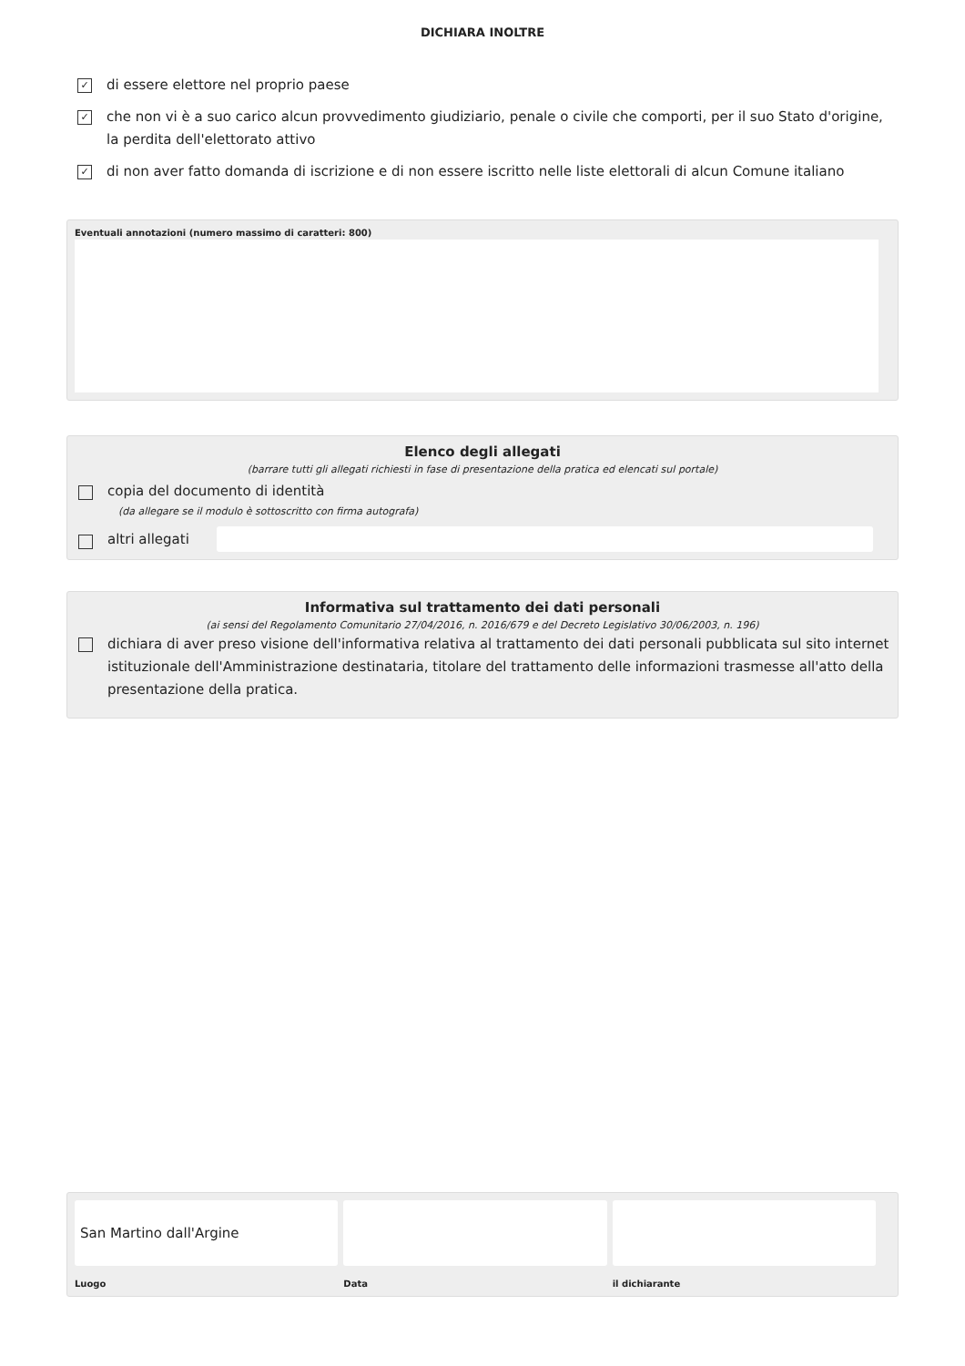DICHIARA INOLTRE
✓
di essere elettore nel proprio paese
✓
che non vi è a suo carico alcun provvedimento giudiziario, penale o civile che comporti, per il suo Stato d'origine, la perdita dell'elettorato attivo
✓
di non aver fatto domanda di iscrizione e di non essere iscritto nelle liste elettorali di alcun Comune italiano
Eventuali annotazioni (numero massimo di caratteri: 800)
Elenco degli allegati
(barrare tutti gli allegati richiesti in fase di presentazione della pratica ed elencati sul portale)
copia del documento di identità
(da allegare se il modulo è sottoscritto con firma autografa)
altri allegati
Informativa sul trattamento dei dati personali
(ai sensi del Regolamento Comunitario 27/04/2016, n. 2016/679 e del Decreto Legislativo 30/06/2003, n. 196)
dichiara di aver preso visione dell'informativa relativa al trattamento dei dati personali pubblicata sul sito internet istituzionale dell'Amministrazione destinataria, titolare del trattamento delle informazioni trasmesse all'atto della presentazione della pratica.
San Martino dall'Argine
Luogo
Data il dichiarante